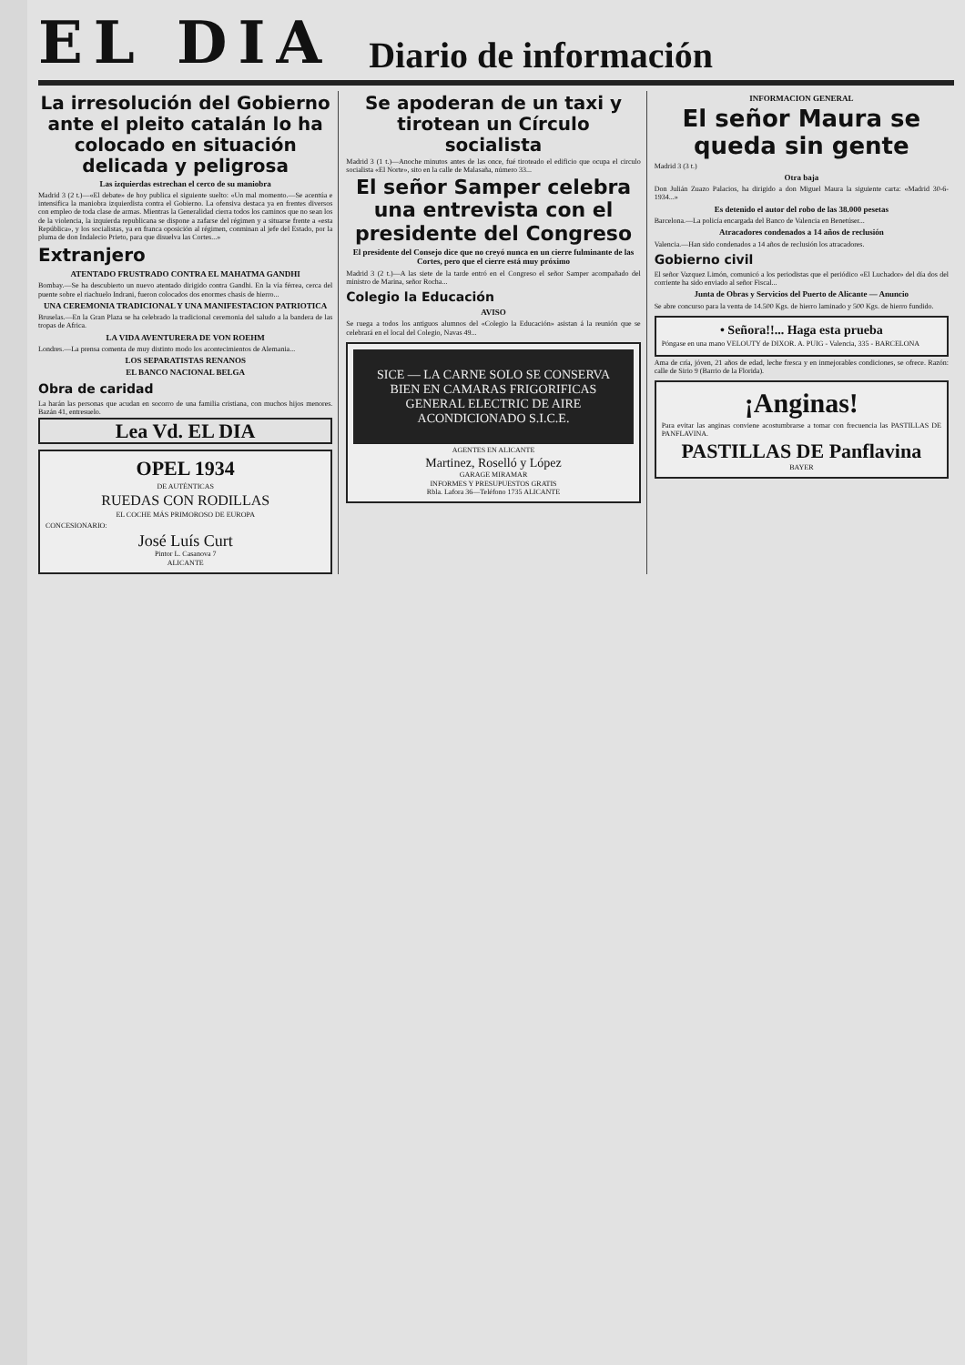EL DIA Diario de información
La irresolución del Gobierno ante el pleito catalán lo ha colocado en situación delicada y peligrosa
Las izquierdas estrechan el cerco de su maniobra
Madrid 3 (2 t.)—«El debate» de hoy publica el siguiente suelto: «Un mal momento.—Se acentúa e intensifica la maniobra izquierdista contra el Gobierno. La ofensiva destaca ya en frentes diversos con empleo de toda clase de armas. Mientras la Generalidad cierra todos los caminos que no sean los de la violencia, la izquierda republicana se dispone a zafarse del régimen y a situarse frente a «esta República», y los socialistas, ya en franca oposición al régimen, conminan al jefe del Estado, por la pluma de don Indalecio Prieto, para que disuelva las Cortes...»
Extranjero
ATENTADO FRUSTRADO CONTRA EL MAHATMA GANDHI
Bombay.—Se ha descubierto un nuevo atentado dirigido contra Gandhi. En la vía férrea, cerca del puente sobre el riachuelo Indrani, fueron colocados dos enormes chasis de hierro...
UNA CEREMONIA TRADICIONAL Y UNA MANIFESTACION PATRIOTICA
Bruselas.—En la Gran Plaza se ha celebrado la tradicional ceremonia del saludo a la bandera de las tropas de Africa.
LA VIDA AVENTURERA DE VON ROEHM
Londres.—La prensa comenta de muy distinto modo los acontecimientos de Alemania...
LOS SEPARATISTAS RENANOS
EL BANCO NACIONAL BELGA
Obra de caridad
La harán las personas que acudan en socorro de una familia cristiana, con muchos hijos menores. Bazán 41, entresuelo.
Lea Vd. EL DIA
OPEL 1934
DE AUTÉNTICAS
RUEDAS CON RODILLAS
EL COCHE MÁS PRIMOROSO DE EUROPA
CONCESIONARIO:
José Luís Curt
Pintor L. Casanova 7
ALICANTE
Se apoderan de un taxi y tirotean un Círculo socialista
Madrid 3 (1 t.)—Anoche minutos antes de las once, fué tiroteado el edificio que ocupa el circulo socialista «El Norte», sito en la calle de Malasaña, número 33...
El señor Samper celebra una entrevista con el presidente del Congreso
El presidente del Consejo dice que no creyó nunca en un cierre fulminante de las Cortes, pero que el cierre está muy próximo
Madrid 3 (2 t.)—A las siete de la tarde entró en el Congreso el señor Samper acompañado del ministro de Marina, señor Rocha...
Colegio la Educación
AVISO
Se ruega a todos los antiguos alumnos del «Colegio la Educación» asistan á la reunión que se celebrará en el local del Colegio, Navas 49...
SICE — LA CARNE SOLO SE CONSERVA BIEN EN CAMARAS FRIGORIFICAS GENERAL ELECTRIC DE AIRE ACONDICIONADO S.I.C.E.
AGENTES EN ALICANTE
Martinez, Roselló y López
GARAGE MIRAMAR
INFORMES Y PRESUPUESTOS GRATIS
Rbla. Lafora 36—Teléfono 1735 ALICANTE
INFORMACION GENERAL
El señor Maura se queda sin gente
Madrid 3 (3 t.)
Otra baja
Don Julián Zuazo Palacios, ha dirigido a don Miguel Maura la siguiente carta: «Madrid 30-6-1934...»
Es detenido el autor del robo de las 38.000 pesetas
Barcelona.—La policía encargada del Banco de Valencia en Benetúser...
Atracadores condenados a 14 años de reclusión
Valencia.—Han sido condenados a 14 años de reclusión los atracadores.
Gobierno civil
El señor Vazquez Limón, comunicó a los periodistas que el periódico «El Luchador» del día dos del corriente ha sido enviado al señor Fiscal...
Junta de Obras y Servicios del Puerto de Alicante — Anuncio
Se abre concurso para la venta de 14.500 Kgs. de hierro laminado y 500 Kgs. de hierro fundido.
• Señora!!... Haga esta prueba
Póngase en una mano VELOUTY de DIXOR. A. PUIG - Valencia, 335 - BARCELONA
Ama de cría, jóven, 21 años de edad, leche fresca y en inmejorables condiciones, se ofrece. Razón: calle de Sirio 9 (Barrio de la Florida).
¡Anginas!
Para evitar las anginas conviene acostumbrarse a tomar con frecuencia las PASTILLAS DE PANFLAVINA.
PASTILLAS DE Panflavina
BAYER